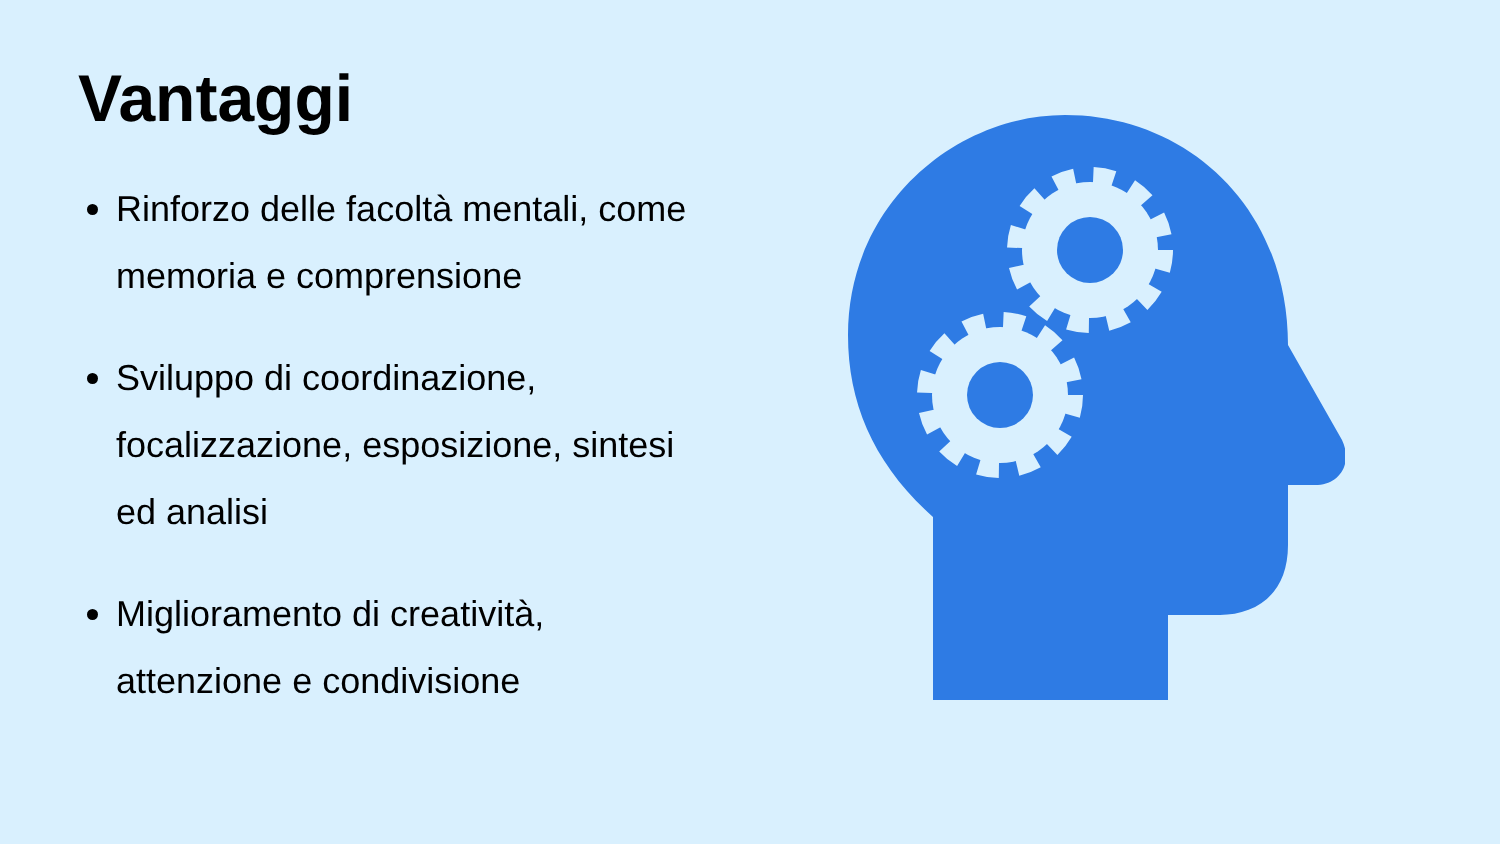Vantaggi
Rinforzo delle facoltà mentali, come memoria e comprensione
Sviluppo di coordinazione, focalizzazione, esposizione, sintesi ed analisi
Miglioramento di creatività, attenzione e condivisione